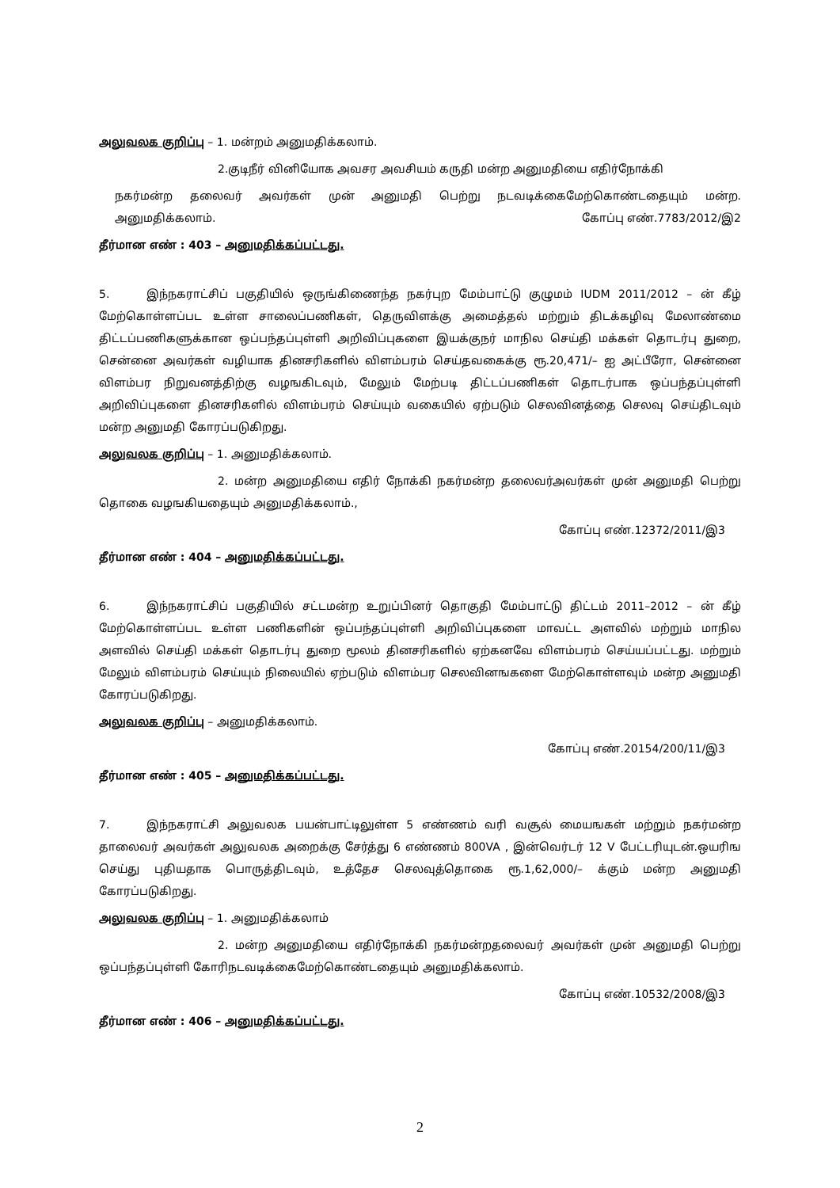அலுவலக குறிப்பு – 1. மன்றம் அனுமதிக்கலாம்.
2.குடிநீர் வினியோக அவசர அவசியம் கருதி மன்ற அனுமதியை எதிர்நோக்கி
நகர்மன்ற தலைவர் அவர்கள் முன் அனுமதி பெற்று நடவடிக்கைமேற்கொண்டதையும் மன்ற. அனுமதிக்கலாம். கோப்பு எண்.7783/2012/இ2
தீர்மான எண் : 403 – அனுமதிக்கப்பட்டது.
5. இந்நகராட்சிப் பகுதியில் ஒருங்கிணைந்த நகர்புற மேம்பாட்டு குழுமம் IUDM 2011/2012 – ன் கீழ் மேற்கொள்ளப்பட உள்ள சாலைப்பணிகள், தெருவிளக்கு அமைத்தல் மற்றும் திடக்கழிவு மேலாண்மை திட்டப்பணிகளுக்கான ஒப்பந்தப்புள்ளி அறிவிப்புகளை இயக்குநர் மாநில செய்தி மக்கள் தொடர்பு துறை, சென்னை அவர்கள் வழியாக தினசரிகளில் விளம்பரம் செய்தவகைக்கு ரூ.20,471/– ஐ அட்பீரோ, சென்னை விளம்பர நிறுவனத்திற்கு வழஙகிடவும், மேலும் மேற்படி திட்டப்பணிகள் தொடர்பாக ஒப்பந்தப்புள்ளி அறிவிப்புகளை தினசரிகளில் விளம்பரம் செய்யும் வகையில் ஏற்படும் செலவினத்தை செலவு செய்திடவும் மன்ற அனுமதி கோரப்படுகிறது.
அலுவலக குறிப்பு – 1. அனுமதிக்கலாம்.
2. மன்ற அனுமதியை எதிர் நோக்கி நகர்மன்ற தலைவர்அவர்கள் முன் அனுமதி பெற்று தொகை வழஙகியதையும் அனுமதிக்கலாம்.,
கோப்பு எண்.12372/2011/இ3
தீர்மான எண் : 404 – அனுமதிக்கப்பட்டது.
6. இந்நகராட்சிப் பகுதியில் சட்டமன்ற உறுப்பினர் தொகுதி மேம்பாட்டு திட்டம் 2011–2012 – ன் கீழ் மேற்கொள்ளப்பட உள்ள பணிகளின் ஒப்பந்தப்புள்ளி அறிவிப்புகளை மாவட்ட அளவில் மற்றும் மாநில அளவில் செய்தி மக்கள் தொடர்பு துறை மூலம் தினசரிகளில் ஏற்கனவே விளம்பரம் செய்யப்பட்டது. மற்றும் மேலும் விளம்பரம் செய்யும் நிலையில் ஏற்படும் விளம்பர செலவினஙகளை மேற்கொள்ளவும் மன்ற அனுமதி கோரப்படுகிறது.
அலுவலக குறிப்பு – அனுமதிக்கலாம்.
கோப்பு எண்.20154/200/11/இ3
தீர்மான எண் : 405 – அனுமதிக்கப்பட்டது.
7. இந்நகராட்சி அலுவலக பயன்பாட்டிலுள்ள 5 எண்ணம் வரி வசூல் மையஙகள் மற்றும் நகர்மன்ற தாலைவர் அவர்கள் அலுவலக அறைக்கு சேர்த்து 6 எண்ணம் 800VA , இன்வெர்டர் 12 V பேட்டரியுடன்.ஒயரிங செய்து புதியதாக பொருத்திடவும், உத்தேச செலவுத்தொகை ரூ.1,62,000/– க்கும் மன்ற அனுமதி கோரப்படுகிறது.
அலுவலக குறிப்பு – 1. அனுமதிக்கலாம்
2. மன்ற அனுமதியை எதிர்நோக்கி நகர்மன்றதலைவர் அவர்கள் முன் அனுமதி பெற்று ஒப்பந்தப்புள்ளி கோரிநடவடிக்கைமேற்கொண்டதையும் அனுமதிக்கலாம்.
கோப்பு எண்.10532/2008/இ3
தீர்மான எண் : 406 – அனுமதிக்கப்பட்டது.
2